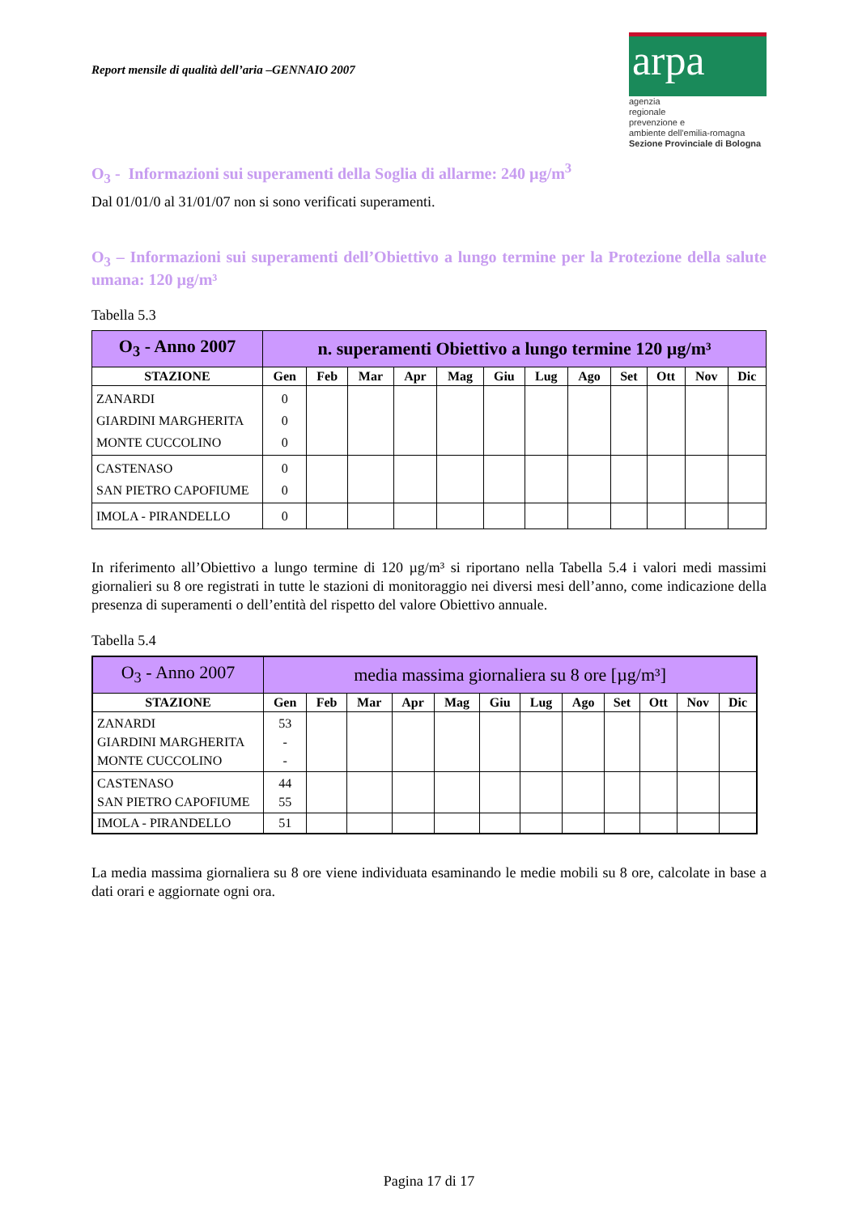Report mensile di qualità dell’aria –GENNAIO 2007
arpa
agenzia
regionale
prevenzione e
ambiente dell'emilia-romagna
Sezione Provinciale di Bologna
O<sub>3</sub> - Informazioni sui superamenti della Soglia di allarme: 240 µg/m<sup>3</sup>
Dal 01/01/0 al 31/01/07 non si sono verificati superamenti.
O<sub>3</sub> – Informazioni sui superamenti dell’Obiettivo a lungo termine per la Protezione della salute umana: 120 µg/m³
Tabella 5.3
| O<sub>3</sub> - Anno 2007 | n. superamenti Obiettivo a lungo termine 120 µg/m³ | | | | | | | | | | | |
| --- | --- | --- | --- | --- | --- | --- | --- | --- | --- | --- | --- | --- |
| STAZIONE | Gen | Feb | Mar | Apr | Mag | Giu | Lug | Ago | Set | Ott | Nov | Dic |
| ZANARDI GIARDINI MARGHERITA MONTE CUCCOLINO | 0 0 0 | | | | | | | | | | | |
| CASTENASO SAN PIETRO CAPOFIUME | 0 0 | | | | | | | | | | | |
| IMOLA - PIRANDELLO | 0 | | | | | | | | | | | |
In riferimento all’Obiettivo a lungo termine di 120 µg/m³ si riportano nella Tabella 5.4 i valori medi massimi giornalieri su 8 ore registrati in tutte le stazioni di monitoraggio nei diversi mesi dell’anno, come indicazione della presenza di superamenti o dell’entità del rispetto del valore Obiettivo annuale.
Tabella 5.4
| O<sub>3</sub> - Anno 2007 | media massima giornaliera su 8 ore [µg/m³] | | | | | | | | | | | |
| --- | --- | --- | --- | --- | --- | --- | --- | --- | --- | --- | --- | --- |
| STAZIONE | Gen | Feb | Mar | Apr | Mag | Giu | Lug | Ago | Set | Ott | Nov | Dic |
| ZANARDI GIARDINI MARGHERITA MONTE CUCCOLINO | 53 - - | | | | | | | | | | | |
| CASTENASO SAN PIETRO CAPOFIUME | 44 55 | | | | | | | | | | | |
| IMOLA - PIRANDELLO | 51 | | | | | | | | | | | |
La media massima giornaliera su 8 ore viene individuata esaminando le medie mobili su 8 ore, calcolate in base a dati orari e aggiornate ogni ora.
Pagina 17 di 17